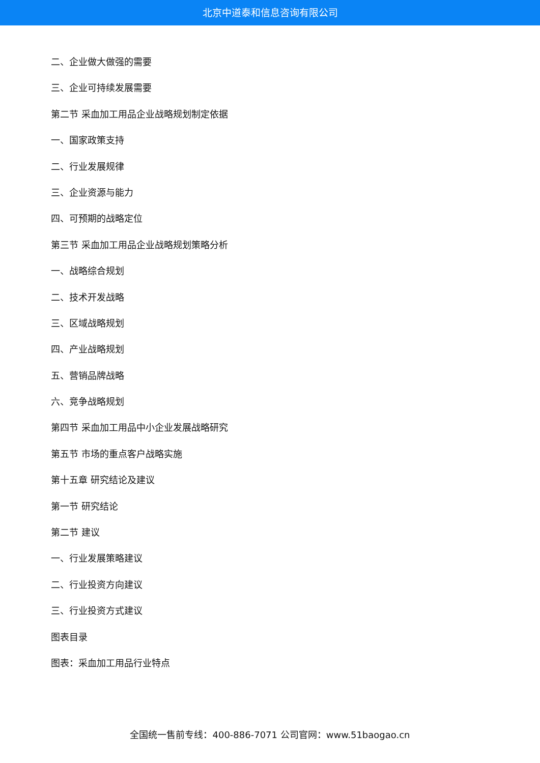北京中道泰和信息咨询有限公司
二、企业做大做强的需要
三、企业可持续发展需要
第二节 采血加工用品企业战略规划制定依据
一、国家政策支持
二、行业发展规律
三、企业资源与能力
四、可预期的战略定位
第三节 采血加工用品企业战略规划策略分析
一、战略综合规划
二、技术开发战略
三、区域战略规划
四、产业战略规划
五、营销品牌战略
六、竞争战略规划
第四节 采血加工用品中小企业发展战略研究
第五节 市场的重点客户战略实施
第十五章 研究结论及建议
第一节 研究结论
第二节 建议
一、行业发展策略建议
二、行业投资方向建议
三、行业投资方式建议
图表目录
图表：采血加工用品行业特点
全国统一售前专线：400-886-7071 公司官网：www.51baogao.cn